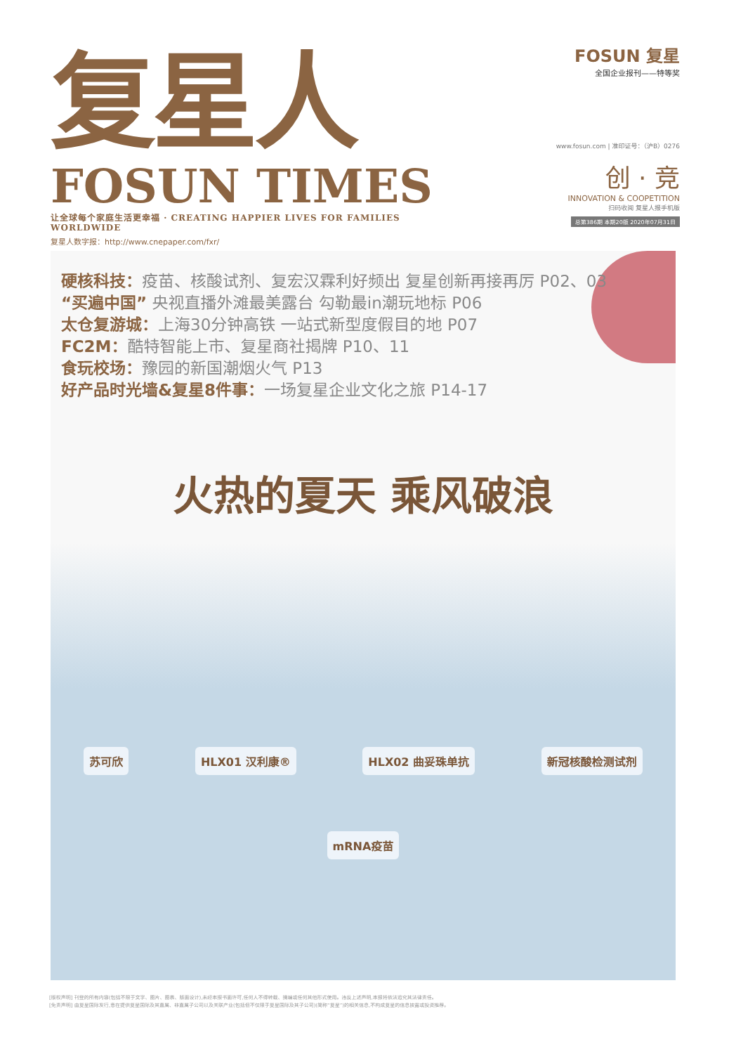复星人
FOSUN TIMES
让全球每个家庭生活更幸福 · CREATING HAPPIER LIVES FOR FAMILIES WORLDWIDE
FOSUN 复星
全国企业报刊——特等奖
www.fosun.com | 准印证号：（沪B）0276
创 · 竞
INNOVATION & COOPETITION
扫码收阅 复星人报手机版
总第386期 本期20版 2020年07月31日
复星人数字报：http://www.cnepaper.com/fxr/
硬核科技：疫苗、核酸试剂、复宏汉霖利好频出 复星创新再接再厉 P02、03
“买遍中国” 央视直播外滩最美露台 勾勒最in潮玩地标 P06
太仓复游城：上海30分钟高铁 一站式新型度假目的地 P07
FC2M：酷特智能上市、复星商社揭牌 P10、11
食玩校场：豫园的新国潮烟火气 P13
好产品时光墙&复星8件事：一场复星企业文化之旅 P14-17
火热的夏天 乘风破浪
苏可欣 HLX01 汉利康® HLX02 曲妥珠单抗 新冠核酸检测试剂
mRNA疫苗
[版权声明] 刊登的所有内容(包括不限于文字、图片、图表、版面设计),未经本报书面许可,任何人不得转载、摘编或任何其他形式使用。违反上述声明,本报将依法追究其法律责任。
[免责声明] 由复星国际发行,意在提供复星国际及其直属、非直属子公司以及关联产业(包括但不仅限于复星国际及其子公司)(简称“复星”)的相关信息,不构成复星的信息披露或投资推荐。